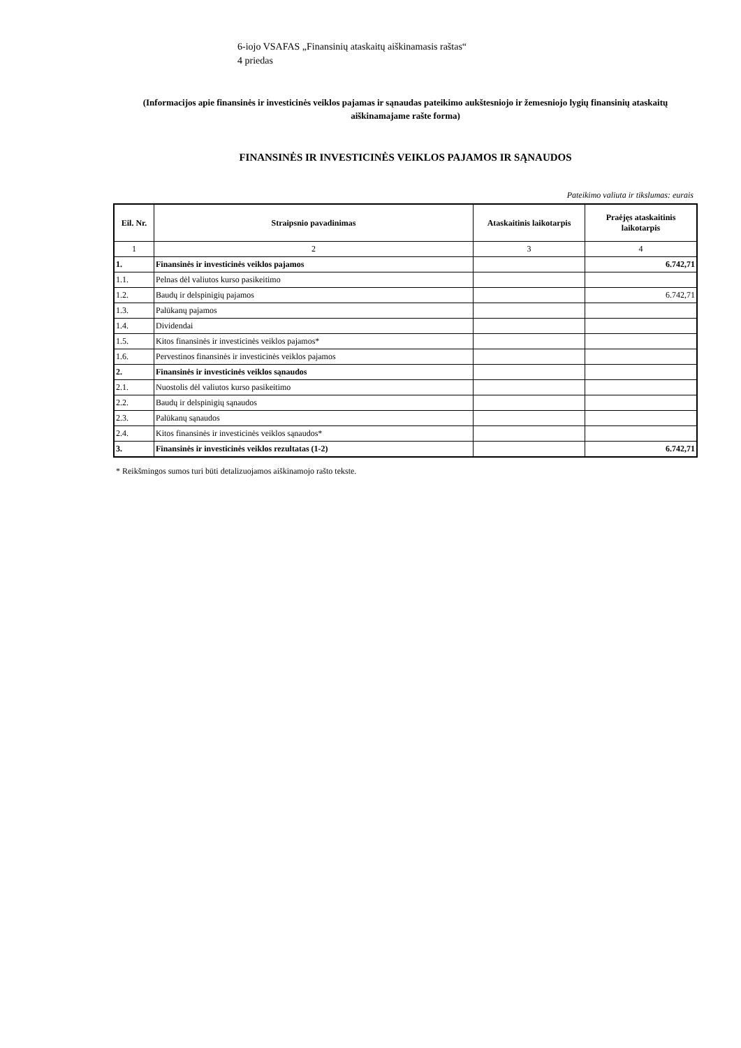6-iojo VSAFAS „Finansinių ataskaitų aiškinamasis raštas“
4 priedas
(Informacijos apie finansinės ir investicinės veiklos pajamas ir sąnaudas pateikimo aukštesniojo ir žemesniojo lygių finansinių ataskaitų aiškinamajame rašte forma)
FINANSINĖS IR INVESTICINĖS VEIKLOS PAJAMOS IR SĄNAUDOS
Pateikimo valiuta ir tikslumas: eurais
| Eil. Nr. | Straipsnio pavadinimas | Ataskaitinis laikotarpis | Praėjęs ataskaitinis laikotarpis |
| --- | --- | --- | --- |
| 1 | 2 | 3 | 4 |
| 1. | Finansinės ir investicinės veiklos pajamos | | 6.742,71 |
| 1.1. | Pelnas dėl valiutos kurso pasikeitimo | | |
| 1.2. | Baudų ir delspinigių pajamos | | 6.742,71 |
| 1.3. | Palūkanų pajamos | | |
| 1.4. | Dividendai | | |
| 1.5. | Kitos finansinės ir investicinės veiklos pajamos* | | |
| 1.6. | Pervestinos finansinės ir investicinės veiklos pajamos | | |
| 2. | Finansinės ir investicinės veiklos sąnaudos | | |
| 2.1. | Nuostolis dėl valiutos kurso pasikeitimo | | |
| 2.2. | Baudų ir delspinigių sąnaudos | | |
| 2.3. | Palūkanų sąnaudos | | |
| 2.4. | Kitos finansinės ir investicinės veiklos sąnaudos* | | |
| 3. | Finansinės ir investicinės veiklos rezultatas (1-2) | | 6.742,71 |
* Reikšmingos sumos turi būti detalizuojamos aiškinamojo rašto tekste.